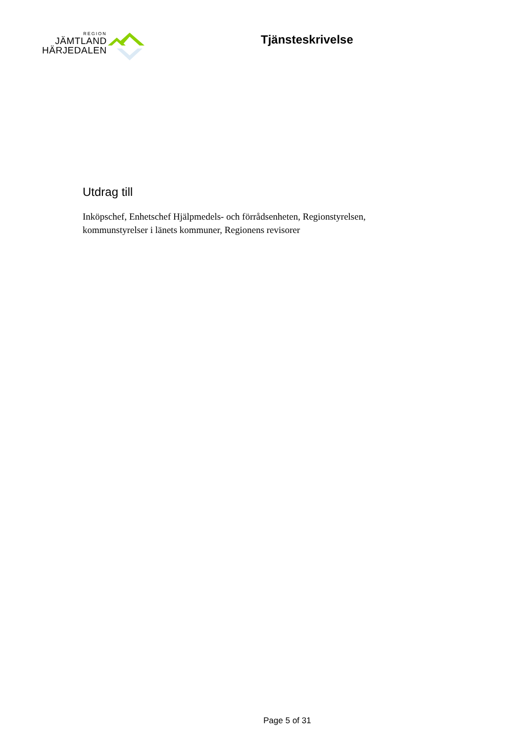REGION
JÄMTLAND
HÄRJEDALEN
Tjänsteskrivelse
Utdrag till
Inköpschef, Enhetschef Hjälpmedels- och förrådsenheten, Regionstyrelsen, kommunstyrelser i länets kommuner, Regionens revisorer
Page 5 of 31